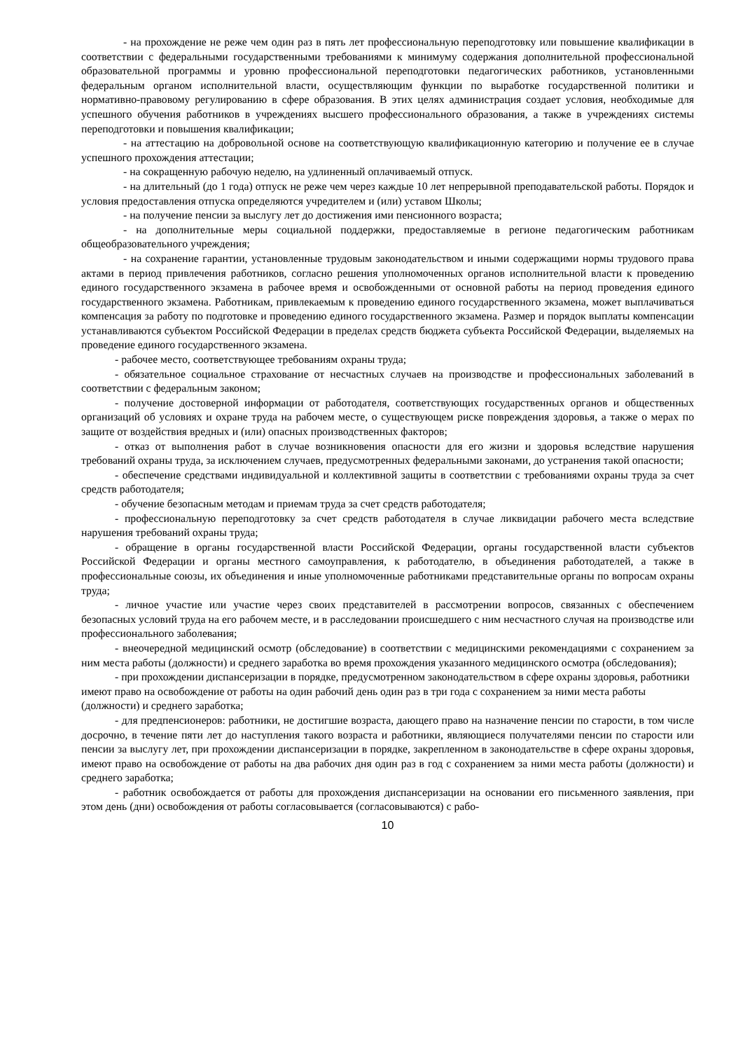- на прохождение не реже чем один раз в пять лет профессиональную переподготовку или повышение квалификации в соответствии с федеральными государственными требованиями к минимуму содержания дополнительной профессиональной образовательной программы и уровню профессиональной переподготовки педагогических работников, установленными федеральным органом исполнительной власти, осуществляющим функции по выработке государственной политики и нормативно-правовому регулированию в сфере образования. В этих целях администрация создает условия, необходимые для успешного обучения работников в учреждениях высшего профессионального образования, а также в учреждениях системы переподготовки и повышения квалификации;
- на аттестацию на добровольной основе на соответствующую квалификационную категорию и получение ее в случае успешного прохождения аттестации;
- на сокращенную рабочую неделю, на удлиненный оплачиваемый отпуск.
- на длительный (до 1 года) отпуск не реже чем через каждые 10 лет непрерывной преподавательской работы. Порядок и условия предоставления отпуска определяются учредителем и (или) уставом Школы;
- на получение пенсии за выслугу лет до достижения ими пенсионного возраста;
- на дополнительные меры социальной поддержки, предоставляемые в регионе педагогическим работникам общеобразовательного учреждения;
- на сохранение гарантии, установленные трудовым законодательством и иными содержащими нормы трудового права актами в период привлечения работников, согласно решения уполномоченных органов исполнительной власти к проведению единого государственного экзамена в рабочее время и освобожденными от основной работы на период проведения единого государственного экзамена. Работникам, привлекаемым к проведению единого государственного экзамена, может выплачиваться компенсация за работу по подготовке и проведению единого государственного экзамена. Размер и порядок выплаты компенсации устанавливаются субъектом Российской Федерации в пределах средств бюджета субъекта Российской Федерации, выделяемых на проведение единого государственного экзамена.
- рабочее место, соответствующее требованиям охраны труда;
- обязательное социальное страхование от несчастных случаев на производстве и профессиональных заболеваний в соответствии с федеральным законом;
- получение достоверной информации от работодателя, соответствующих государственных органов и общественных организаций об условиях и охране труда на рабочем месте, о существующем риске повреждения здоровья, а также о мерах по защите от воздействия вредных и (или) опасных производственных факторов;
- отказ от выполнения работ в случае возникновения опасности для его жизни и здоровья вследствие нарушения требований охраны труда, за исключением случаев, предусмотренных федеральными законами, до устранения такой опасности;
- обеспечение средствами индивидуальной и коллективной защиты в соответствии с требованиями охраны труда за счет средств работодателя;
- обучение безопасным методам и приемам труда за счет средств работодателя;
- профессиональную переподготовку за счет средств работодателя в случае ликвидации рабочего места вследствие нарушения требований охраны труда;
- обращение в органы государственной власти Российской Федерации, органы государственной власти субъектов Российской Федерации и органы местного самоуправления, к работодателю, в объединения работодателей, а также в профессиональные союзы, их объединения и иные уполномоченные работниками представительные органы по вопросам охраны труда;
- личное участие или участие через своих представителей в рассмотрении вопросов, связанных с обеспечением безопасных условий труда на его рабочем месте, и в расследовании происшедшего с ним несчастного случая на производстве или профессионального заболевания;
- внеочередной медицинский осмотр (обследование) в соответствии с медицинскими рекомендациями с сохранением за ним места работы (должности) и среднего заработка во время прохождения указанного медицинского осмотра (обследования);
- при прохождении диспансеризации в порядке, предусмотренном законодательством в сфере охраны здоровья, работники имеют право на освобождение от работы на один рабочий день один раз в три года с сохранением за ними места работы (должности) и среднего заработка;
- для предпенсионеров: работники, не достигшие возраста, дающего право на назначение пенсии по старости, в том числе досрочно, в течение пяти лет до наступления такого возраста и работники, являющиеся получателями пенсии по старости или пенсии за выслугу лет, при прохождении диспансеризации в порядке, закрепленном в законодательстве в сфере охраны здоровья, имеют право на освобождение от работы на два рабочих дня один раз в год с сохранением за ними места работы (должности) и среднего заработка;
- работник освобождается от работы для прохождения диспансеризации на основании его письменного заявления, при этом день (дни) освобождения от работы согласовывается (согласовываются) с рабо-
10